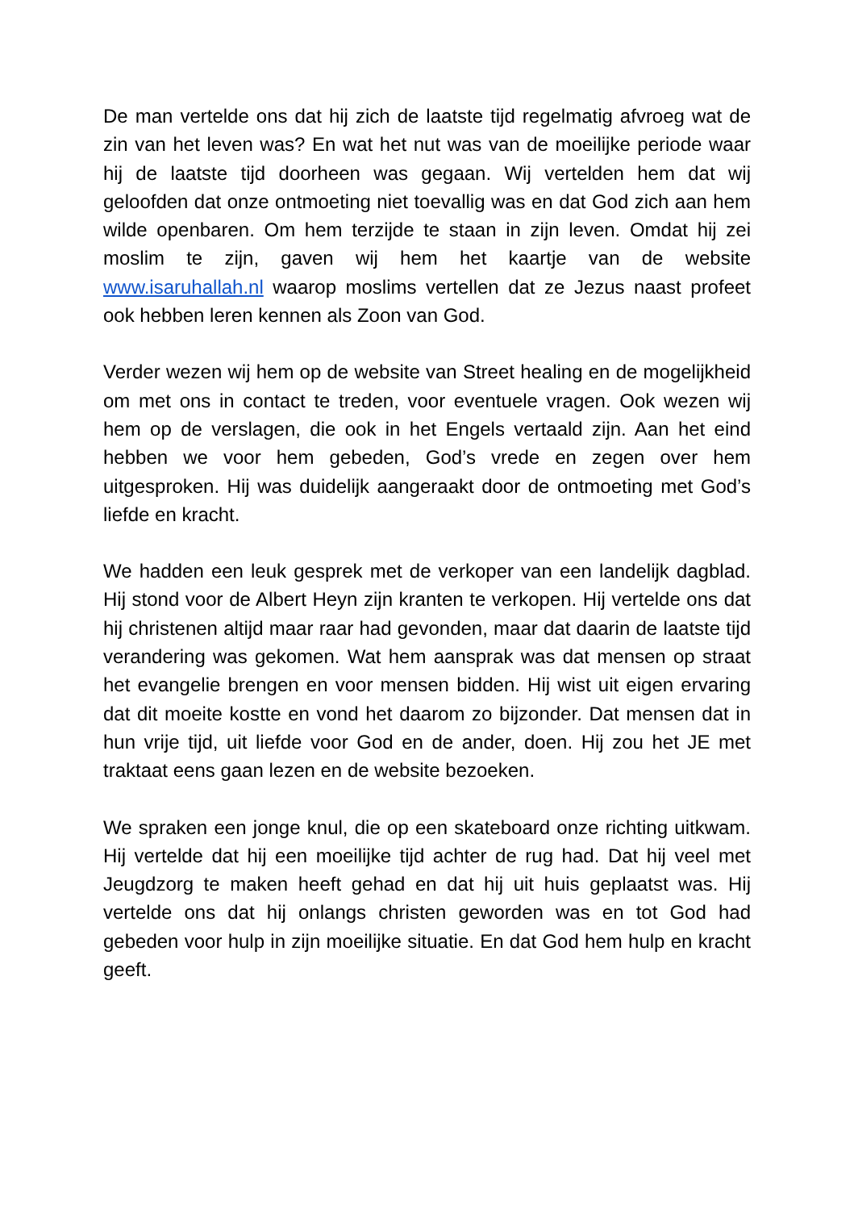De man vertelde ons dat hij zich de laatste tijd regelmatig afvroeg wat de zin van het leven was? En wat het nut was van de moeilijke periode waar hij de laatste tijd doorheen was gegaan. Wij vertelden hem dat wij geloofden dat onze ontmoeting niet toevallig was en dat God zich aan hem wilde openbaren. Om hem terzijde te staan in zijn leven. Omdat hij zei moslim te zijn, gaven wij hem het kaartje van de website www.isaruhallah.nl waarop moslims vertellen dat ze Jezus naast profeet ook hebben leren kennen als Zoon van God.
Verder wezen wij hem op de website van Street healing en de mogelijkheid om met ons in contact te treden, voor eventuele vragen. Ook wezen wij hem op de verslagen, die ook in het Engels vertaald zijn. Aan het eind hebben we voor hem gebeden, God’s vrede en zegen over hem uitgesproken. Hij was duidelijk aangeraakt door de ontmoeting met God’s liefde en kracht.
We hadden een leuk gesprek met de verkoper van een landelijk dagblad. Hij stond voor de Albert Heyn zijn kranten te verkopen. Hij vertelde ons dat hij christenen altijd maar raar had gevonden, maar dat daarin de laatste tijd verandering was gekomen. Wat hem aansprak was dat mensen op straat het evangelie brengen en voor mensen bidden. Hij wist uit eigen ervaring dat dit moeite kostte en vond het daarom zo bijzonder. Dat mensen dat in hun vrije tijd, uit liefde voor God en de ander, doen. Hij zou het JE met traktaat eens gaan lezen en de website bezoeken.
We spraken een jonge knul, die op een skateboard onze richting uitkwam. Hij vertelde dat hij een moeilijke tijd achter de rug had. Dat hij veel met Jeugdzorg te maken heeft gehad en dat hij uit huis geplaatst was. Hij vertelde ons dat hij onlangs christen geworden was en tot God had gebeden voor hulp in zijn moeilijke situatie. En dat God hem hulp en kracht geeft.